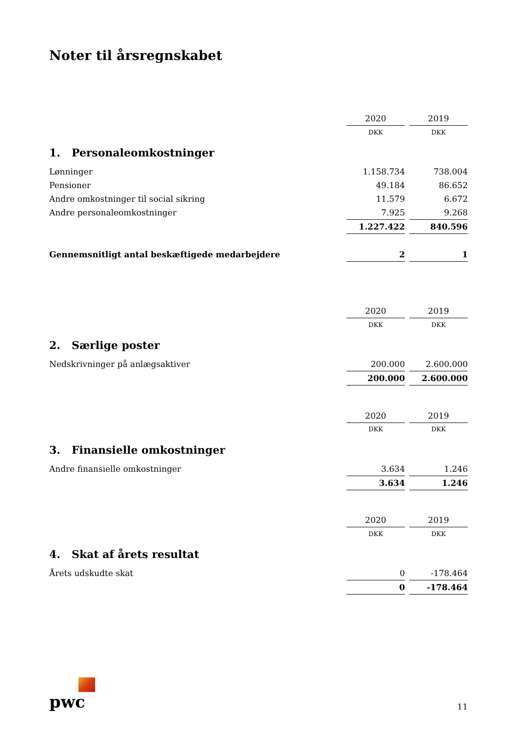Noter til årsregnskabet
| | 2020 | | 2019 |
| | DKK | | DKK |
| 1. Personaleomkostninger | | | |
| Lønninger | 1.158.734 | | 738.004 |
| Pensioner | 49.184 | | 86.652 |
| Andre omkostninger til social sikring | 11.579 | | 6.672 |
| Andre personaleomkostninger | 7.925 | | 9.268 |
| | 1.227.422 | | 840.596 |
| Gennemsnitligt antal beskæftigede medarbejdere | 2 | | 1 |
| | 2020 | | 2019 |
| | DKK | | DKK |
| 2. Særlige poster | | | |
| Nedskrivninger på anlægsaktiver | 200.000 | | 2.600.000 |
| | 200.000 | | 2.600.000 |
| | 2020 | | 2019 |
| | DKK | | DKK |
| 3. Finansielle omkostninger | | | |
| Andre finansielle omkostninger | 3.634 | | 1.246 |
| | 3.634 | | 1.246 |
| | 2020 | | 2019 |
| | DKK | | DKK |
| 4. Skat af årets resultat | | | |
| Årets udskudte skat | 0 | | -178.464 |
| | 0 | | -178.464 |
pwc
11